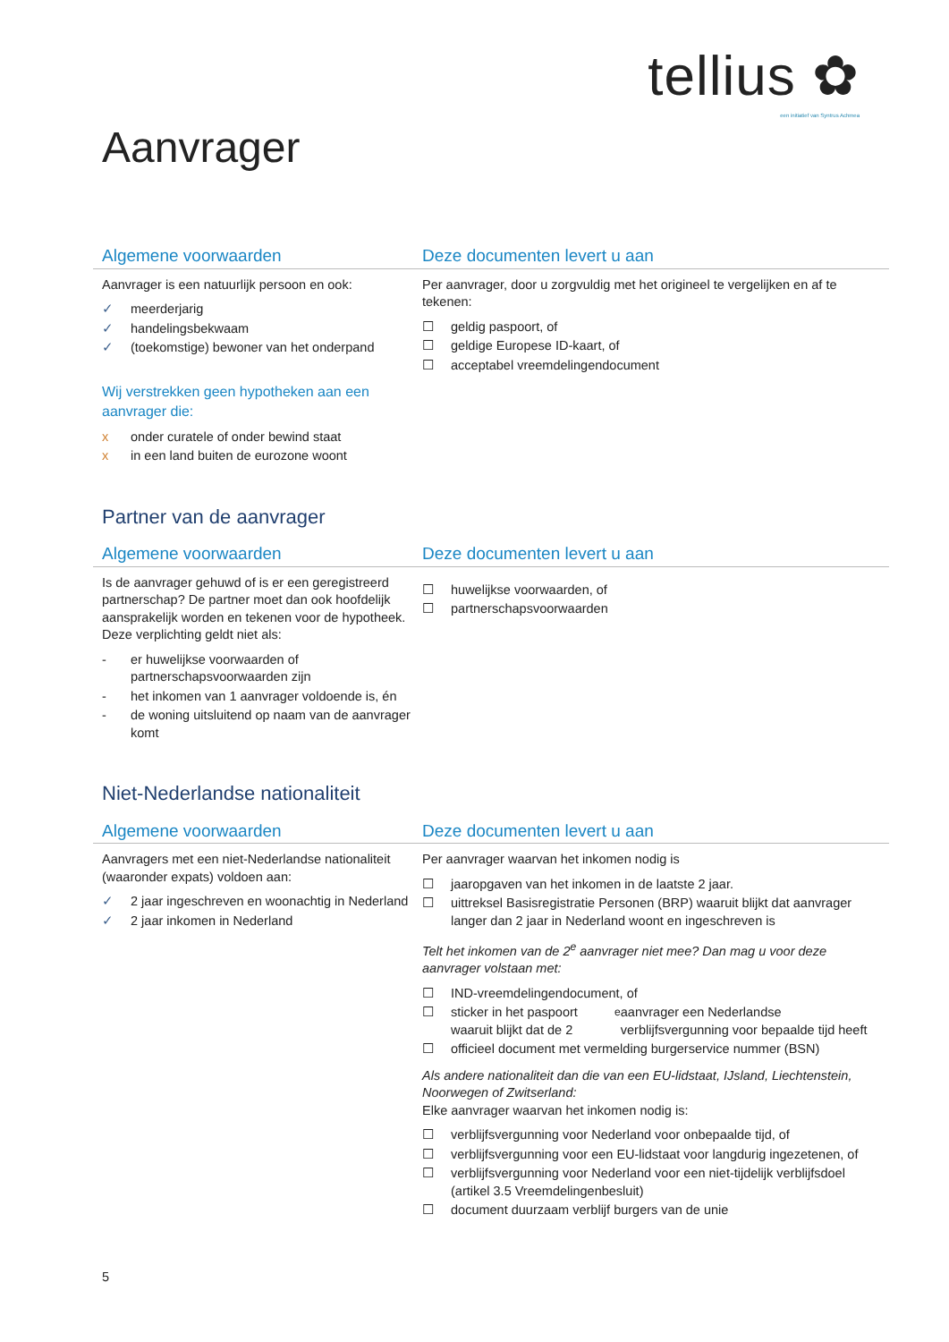tellius ✿
een initiatief van Syntrus Achmea
Aanvrager
Algemene voorwaarden Deze documenten levert u aan
Aanvrager is een natuurlijk persoon en ook:
✓ meerderjarig
✓ handelingsbekwaam
✓ (toekomstige) bewoner van het onderpand
Wij verstrekken geen hypotheken aan een aanvrager die:
x onder curatele of onder bewind staat
x in een land buiten de eurozone woont
Per aanvrager, door u zorgvuldig met het origineel te vergelijken en af te tekenen:
☐ geldig paspoort, of
☐ geldige Europese ID-kaart, of
☐ acceptabel vreemdelingendocument
Partner van de aanvrager
Algemene voorwaarden Deze documenten levert u aan
Is de aanvrager gehuwd of is er een geregistreerd partnerschap? De partner moet dan ook hoofdelijk aansprakelijk worden en tekenen voor de hypotheek. Deze verplichting geldt niet als:
- er huwelijkse voorwaarden of partnerschapsvoorwaarden zijn
- het inkomen van 1 aanvrager voldoende is, én
- de woning uitsluitend op naam van de aanvrager komt
☐ huwelijkse voorwaarden, of
☐ partnerschapsvoorwaarden
Niet-Nederlandse nationaliteit
Algemene voorwaarden Deze documenten levert u aan
Aanvragers met een niet-Nederlandse nationaliteit (waaronder expats) voldoen aan:
✓ 2 jaar ingeschreven en woonachtig in Nederland
✓ 2 jaar inkomen in Nederland
Per aanvrager waarvan het inkomen nodig is
☐ jaaropgaven van het inkomen in de laatste 2 jaar.
☐ uittreksel Basisregistratie Personen (BRP) waaruit blijkt dat aanvrager langer dan 2 jaar in Nederland woont en ingeschreven is
Telt het inkomen van de 2<sup>e</sup> aanvrager niet mee? Dan mag u voor deze aanvrager volstaan met:
☐ IND-vreemdelingendocument, of
☐ sticker in het paspoort waaruit blijkt dat de 2<sup>e</sup> aanvrager een Nederlandse verblijfsvergunning voor bepaalde tijd heeft
☐ officieel document met vermelding burgerservice nummer (BSN)
Als andere nationaliteit dan die van een EU-lidstaat, IJsland, Liechtenstein, Noorwegen of Zwitserland:
Elke aanvrager waarvan het inkomen nodig is:
☐ verblijfsvergunning voor Nederland voor onbepaalde tijd, of
☐ verblijfsvergunning voor een EU-lidstaat voor langdurig ingezetenen, of
☐ verblijfsvergunning voor Nederland voor een niet-tijdelijk verblijfsdoel (artikel 3.5 Vreemdelingenbesluit)
☐ document duurzaam verblijf burgers van de unie
5